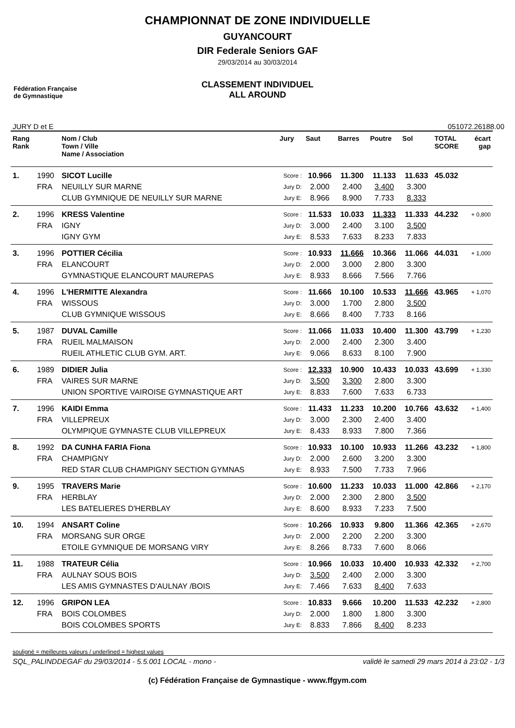Fédération Française
de Gymnastique
CHAMPIONNAT DE ZONE INDIVIDUELLE
GUYANCOURT
DIR Federale Seniors GAF
29/03/2014 au 30/03/2014
CLASSEMENT INDIVIDUEL
ALL AROUND
JURY D et E 051072.26188.00
| Rang Rank | | Nom / Club Town / Ville Name / Association | Jury | Saut | Barres | Poutre | Sol | TOTAL SCORE | écart gap |
| --- | --- | --- | --- | --- | --- | --- | --- | --- | --- |
| 1. | 1990 | SICOT Lucille | Score : | 10.966 | 11.300 | 11.133 | 11.633 | 45.032 | |
| | FRA | NEUILLY SUR MARNE | Jury D: | 2.000 | 2.400 | 3.400 | 3.300 | | |
| | | CLUB GYMNIQUE DE NEUILLY SUR MARNE | Jury E: | 8.966 | 8.900 | 7.733 | 8.333 | | |
| 2. | 1996 | KRESS Valentine | Score : | 11.533 | 10.033 | 11.333 | 11.333 | 44.232 | + 0,800 |
| | FRA | IGNY | Jury D: | 3.000 | 2.400 | 3.100 | 3.500 | | |
| | | IGNY GYM | Jury E: | 8.533 | 7.633 | 8.233 | 7.833 | | |
| 3. | 1996 | POTTIER Cécilia | Score : | 10.933 | 11.666 | 10.366 | 11.066 | 44.031 | + 1,000 |
| | FRA | ELANCOURT | Jury D: | 2.000 | 3.000 | 2.800 | 3.300 | | |
| | | GYMNASTIQUE ELANCOURT MAUREPAS | Jury E: | 8.933 | 8.666 | 7.566 | 7.766 | | |
| 4. | 1996 | L'HERMITTE Alexandra | Score : | 11.666 | 10.100 | 10.533 | 11.666 | 43.965 | + 1,070 |
| | FRA | WISSOUS | Jury D: | 3.000 | 1.700 | 2.800 | 3.500 | | |
| | | CLUB GYMNIQUE WISSOUS | Jury E: | 8.666 | 8.400 | 7.733 | 8.166 | | |
| 5. | 1987 | DUVAL Camille | Score : | 11.066 | 11.033 | 10.400 | 11.300 | 43.799 | + 1,230 |
| | FRA | RUEIL MALMAISON | Jury D: | 2.000 | 2.400 | 2.300 | 3.400 | | |
| | | RUEIL ATHLETIC CLUB GYM. ART. | Jury E: | 9.066 | 8.633 | 8.100 | 7.900 | | |
| 6. | 1989 | DIDIER Julia | Score : | 12.333 | 10.900 | 10.433 | 10.033 | 43.699 | + 1,330 |
| | FRA | VAIRES SUR MARNE | Jury D: | 3.500 | 3.300 | 2.800 | 3.300 | | |
| | | UNION SPORTIVE VAIROISE GYMNASTIQUE ART | Jury E: | 8.833 | 7.600 | 7.633 | 6.733 | | |
| 7. | 1996 | KAIDI Emma | Score : | 11.433 | 11.233 | 10.200 | 10.766 | 43.632 | + 1,400 |
| | FRA | VILLEPREUX | Jury D: | 3.000 | 2.300 | 2.400 | 3.400 | | |
| | | OLYMPIQUE GYMNASTE CLUB VILLEPREUX | Jury E: | 8.433 | 8.933 | 7.800 | 7.366 | | |
| 8. | 1992 | DA CUNHA FARIA Fiona | Score : | 10.933 | 10.100 | 10.933 | 11.266 | 43.232 | + 1,800 |
| | FRA | CHAMPIGNY | Jury D: | 2.000 | 2.600 | 3.200 | 3.300 | | |
| | | RED STAR CLUB CHAMPIGNY SECTION GYMNAS | Jury E: | 8.933 | 7.500 | 7.733 | 7.966 | | |
| 9. | 1995 | TRAVERS Marie | Score : | 10.600 | 11.233 | 10.033 | 11.000 | 42.866 | + 2,170 |
| | FRA | HERBLAY | Jury D: | 2.000 | 2.300 | 2.800 | 3.500 | | |
| | | LES BATELIERES D'HERBLAY | Jury E: | 8.600 | 8.933 | 7.233 | 7.500 | | |
| 10. | 1994 | ANSART Coline | Score : | 10.266 | 10.933 | 9.800 | 11.366 | 42.365 | + 2,670 |
| | FRA | MORSANG SUR ORGE | Jury D: | 2.000 | 2.200 | 2.200 | 3.300 | | |
| | | ETOILE GYMNIQUE DE MORSANG VIRY | Jury E: | 8.266 | 8.733 | 7.600 | 8.066 | | |
| 11. | 1988 | TRATEUR Célia | Score : | 10.966 | 10.033 | 10.400 | 10.933 | 42.332 | + 2,700 |
| | FRA | AULNAY SOUS BOIS | Jury D: | 3.500 | 2.400 | 2.000 | 3.300 | | |
| | | LES AMIS GYMNASTES D'AULNAY /BOIS | Jury E: | 7.466 | 7.633 | 8.400 | 7.633 | | |
| 12. | 1996 | GRIPON LEA | Score : | 10.833 | 9.666 | 10.200 | 11.533 | 42.232 | + 2,800 |
| | FRA | BOIS COLOMBES | Jury D: | 2.000 | 1.800 | 1.800 | 3.300 | | |
| | | BOIS COLOMBES SPORTS | Jury E: | 8.833 | 7.866 | 8.400 | 8.233 | | |
souligné = meilleures valeurs / underlined = highest values
SQL_PALINDDEGAF du 29/03/2014 - 5.5.001 LOCAL - mono - validé le samedi 29 mars 2014 à 23:02 - 1/3
(c) Fédération Française de Gymnastique - www.ffgym.com